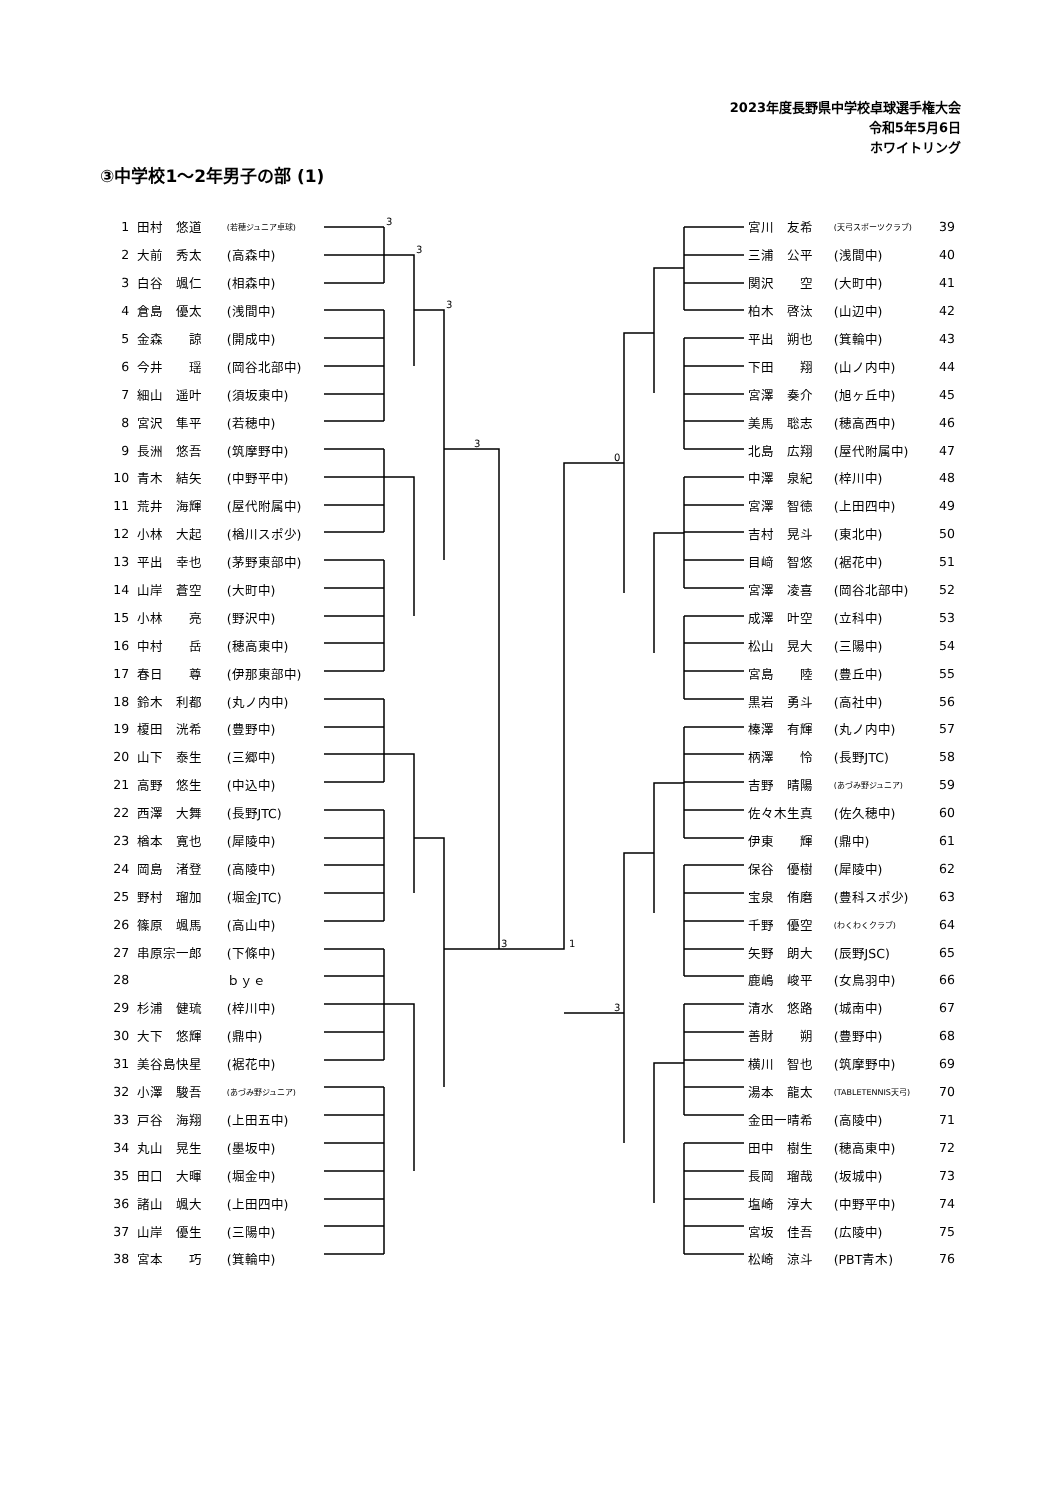2023年度長野県中学校卓球選手権大会
令和5年5月6日
ホワイトリング
③中学校1～2年男子の部 (1)
| 1 | 田村 悠道 | (若穂ジュニア卓球) |
| 2 | 大前 秀太 | (高森中) |
| 3 | 白谷 颯仁 | (相森中) |
| 4 | 倉島 優太 | (浅間中) |
| 5 | 金森 諒 | (開成中) |
| 6 | 今井 瑶 | (岡谷北部中) |
| 7 | 細山 遥叶 | (須坂東中) |
| 8 | 宮沢 隼平 | (若穂中) |
| 9 | 長洲 悠吾 | (筑摩野中) |
| 10 | 青木 結矢 | (中野平中) |
| 11 | 荒井 海輝 | (屋代附属中) |
| 12 | 小林 大起 | (楢川スポ少) |
| 13 | 平出 幸也 | (茅野東部中) |
| 14 | 山岸 蒼空 | (大町中) |
| 15 | 小林 亮 | (野沢中) |
| 16 | 中村 岳 | (穂高東中) |
| 17 | 春日 尊 | (伊那東部中) |
| 18 | 鈴木 利都 | (丸ノ内中) |
| 19 | 榎田 洸希 | (豊野中) |
| 20 | 山下 泰生 | (三郷中) |
| 21 | 高野 悠生 | (中込中) |
| 22 | 西澤 大舞 | (長野JTC) |
| 23 | 楢本 寛也 | (犀陵中) |
| 24 | 岡島 渚登 | (高陵中) |
| 25 | 野村 瑠加 | (堀金JTC) |
| 26 | 篠原 颯馬 | (高山中) |
| 27 | 串原宗一郎 | (下條中) |
| 28 | | ｂｙｅ |
| 29 | 杉浦 健琉 | (梓川中) |
| 30 | 大下 悠輝 | (鼎中) |
| 31 | 美谷島快星 | (裾花中) |
| 32 | 小澤 駿吾 | (あづみ野ジュニア) |
| 33 | 戸谷 海翔 | (上田五中) |
| 34 | 丸山 晃生 | (墨坂中) |
| 35 | 田口 大暉 | (堀金中) |
| 36 | 諸山 颯大 | (上田四中) |
| 37 | 山岸 優生 | (三陽中) |
| 38 | 宮本 巧 | (箕輪中) |
3
3
3
3
3
1
0
3
| 宮川 友希 | (天弓スポーツクラブ) | 39 |
| 三浦 公平 | (浅間中) | 40 |
| 関沢 空 | (大町中) | 41 |
| 柏木 啓汰 | (山辺中) | 42 |
| 平出 朔也 | (箕輪中) | 43 |
| 下田 翔 | (山ノ内中) | 44 |
| 宮澤 奏介 | (旭ヶ丘中) | 45 |
| 美馬 聡志 | (穂高西中) | 46 |
| 北島 広翔 | (屋代附属中) | 47 |
| 中澤 泉紀 | (梓川中) | 48 |
| 宮澤 智徳 | (上田四中) | 49 |
| 吉村 晃斗 | (東北中) | 50 |
| 目﨑 智悠 | (裾花中) | 51 |
| 宮澤 凌喜 | (岡谷北部中) | 52 |
| 成澤 叶空 | (立科中) | 53 |
| 松山 晃大 | (三陽中) | 54 |
| 宮島 陸 | (豊丘中) | 55 |
| 黒岩 勇斗 | (高社中) | 56 |
| 榛澤 有輝 | (丸ノ内中) | 57 |
| 柄澤 怜 | (長野JTC) | 58 |
| 吉野 晴陽 | (あづみ野ジュニア) | 59 |
| 佐々木生真 | (佐久穂中) | 60 |
| 伊東 輝 | (鼎中) | 61 |
| 保谷 優樹 | (犀陵中) | 62 |
| 宝泉 侑磨 | (豊科スポ少) | 63 |
| 千野 優空 | (わくわくクラブ) | 64 |
| 矢野 朗大 | (辰野JSC) | 65 |
| 鹿嶋 峻平 | (女鳥羽中) | 66 |
| 清水 悠路 | (城南中) | 67 |
| 善財 朔 | (豊野中) | 68 |
| 横川 智也 | (筑摩野中) | 69 |
| 湯本 龍太 | (TABLETENNIS天弓) | 70 |
| 金田一晴希 | (高陵中) | 71 |
| 田中 樹生 | (穂高東中) | 72 |
| 長岡 瑠哉 | (坂城中) | 73 |
| 塩崎 淳大 | (中野平中) | 74 |
| 宮坂 佳吾 | (広陵中) | 75 |
| 松崎 涼斗 | (PBT青木) | 76 |